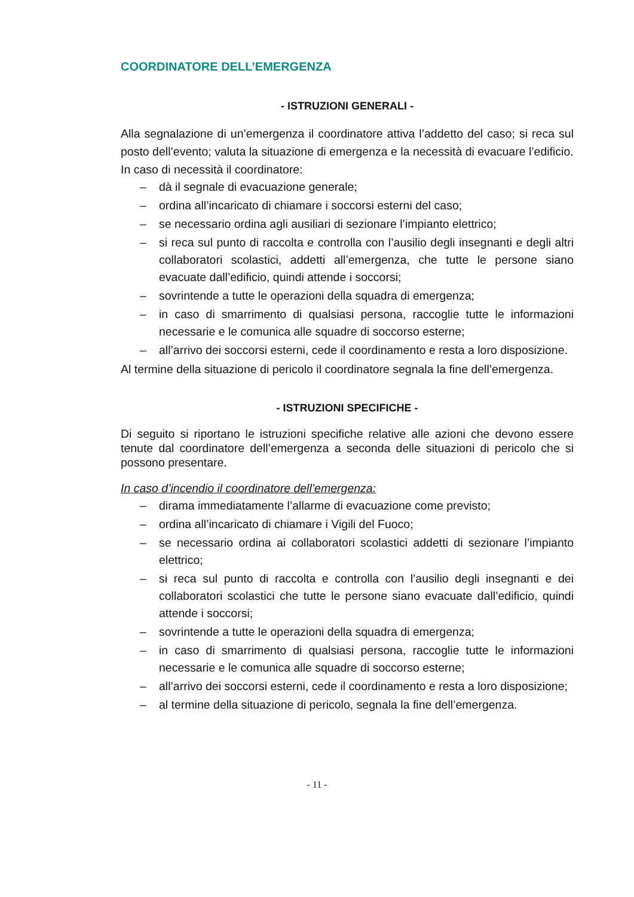COORDINATORE DELL’EMERGENZA
- ISTRUZIONI GENERALI -
Alla segnalazione di un’emergenza il coordinatore attiva l’addetto del caso; si reca sul posto dell’evento; valuta la situazione di emergenza e la necessità di evacuare l’edificio.
In caso di necessità il coordinatore:
– dà il segnale di evacuazione generale;
– ordina all’incaricato di chiamare i soccorsi esterni del caso;
– se necessario ordina agli ausiliari di sezionare l’impianto elettrico;
– si reca sul punto di raccolta e controlla con l’ausilio degli insegnanti e degli altri collaboratori scolastici, addetti all’emergenza, che tutte le persone siano evacuate dall’edificio, quindi attende i soccorsi;
– sovrintende a tutte le operazioni della squadra di emergenza;
– in caso di smarrimento di qualsiasi persona, raccoglie tutte le informazioni necessarie e le comunica alle squadre di soccorso esterne;
– all’arrivo dei soccorsi esterni, cede il coordinamento e resta a loro disposizione.
Al termine della situazione di pericolo il coordinatore segnala la fine dell’emergenza.
- ISTRUZIONI SPECIFICHE -
Di seguito si riportano le istruzioni specifiche relative alle azioni che devono essere tenute dal coordinatore dell’emergenza a seconda delle situazioni di pericolo che si possono presentare.
In caso d’incendio il coordinatore dell’emergenza:
– dirama immediatamente l’allarme di evacuazione come previsto;
– ordina all’incaricato di chiamare i Vigili del Fuoco;
– se necessario ordina ai collaboratori scolastici addetti di sezionare l’impianto elettrico;
– si reca sul punto di raccolta e controlla con l’ausilio degli insegnanti e dei collaboratori scolastici che tutte le persone siano evacuate dall’edificio, quindi attende i soccorsi;
– sovrintende a tutte le operazioni della squadra di emergenza;
– in caso di smarrimento di qualsiasi persona, raccoglie tutte le informazioni necessarie e le comunica alle squadre di soccorso esterne;
– all’arrivo dei soccorsi esterni, cede il coordinamento e resta a loro disposizione;
– al termine della situazione di pericolo, segnala la fine dell’emergenza.
- 11 -